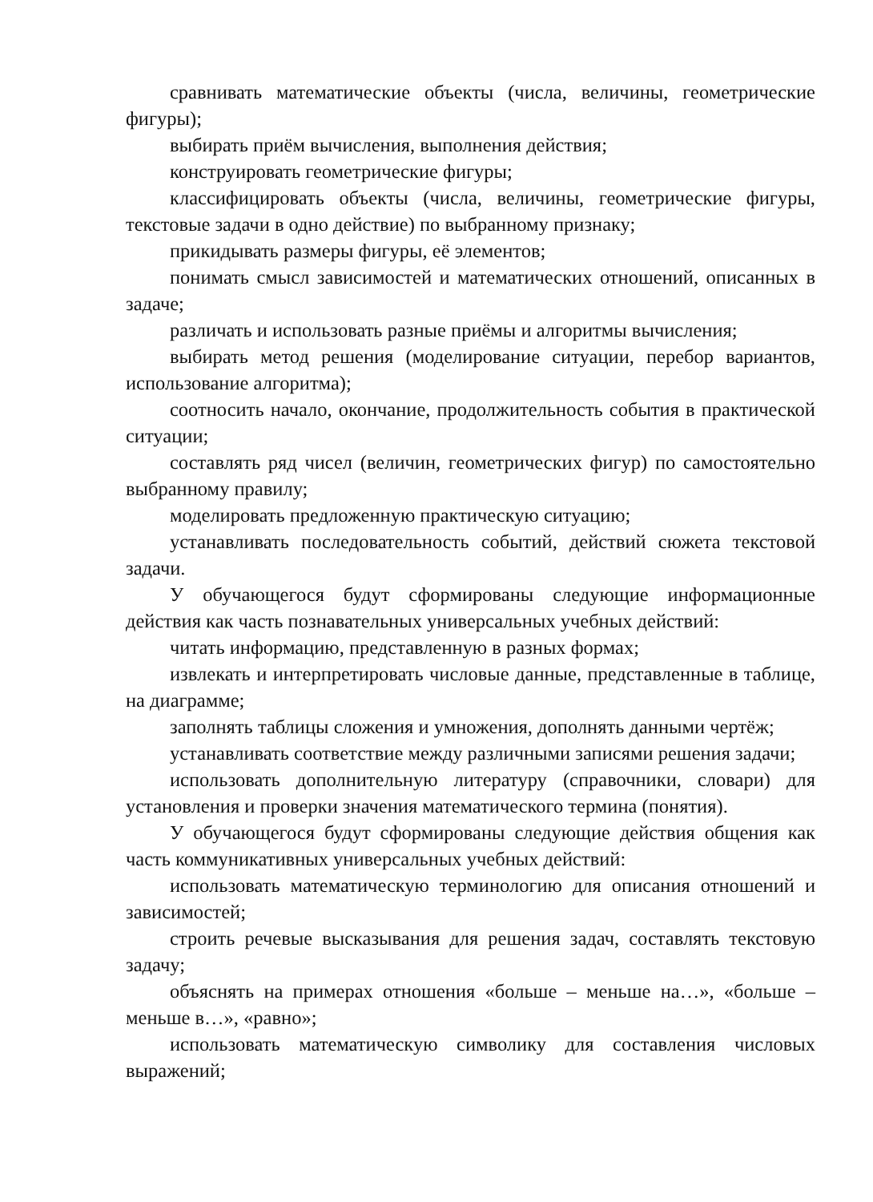сравнивать математические объекты (числа, величины, геометрические фигуры);
выбирать приём вычисления, выполнения действия;
конструировать геометрические фигуры;
классифицировать объекты (числа, величины, геометрические фигуры, текстовые задачи в одно действие) по выбранному признаку;
прикидывать размеры фигуры, её элементов;
понимать смысл зависимостей и математических отношений, описанных в задаче;
различать и использовать разные приёмы и алгоритмы вычисления;
выбирать метод решения (моделирование ситуации, перебор вариантов, использование алгоритма);
соотносить начало, окончание, продолжительность события в практической ситуации;
составлять ряд чисел (величин, геометрических фигур) по самостоятельно выбранному правилу;
моделировать предложенную практическую ситуацию;
устанавливать последовательность событий, действий сюжета текстовой задачи.
У обучающегося будут сформированы следующие информационные действия как часть познавательных универсальных учебных действий:
читать информацию, представленную в разных формах;
извлекать и интерпретировать числовые данные, представленные в таблице, на диаграмме;
заполнять таблицы сложения и умножения, дополнять данными чертёж;
устанавливать соответствие между различными записями решения задачи;
использовать дополнительную литературу (справочники, словари) для установления и проверки значения математического термина (понятия).
У обучающегося будут сформированы следующие действия общения как часть коммуникативных универсальных учебных действий:
использовать математическую терминологию для описания отношений и зависимостей;
строить речевые высказывания для решения задач, составлять текстовую задачу;
объяснять на примерах отношения «больше – меньше на…», «больше – меньше в…», «равно»;
использовать математическую символику для составления числовых выражений;